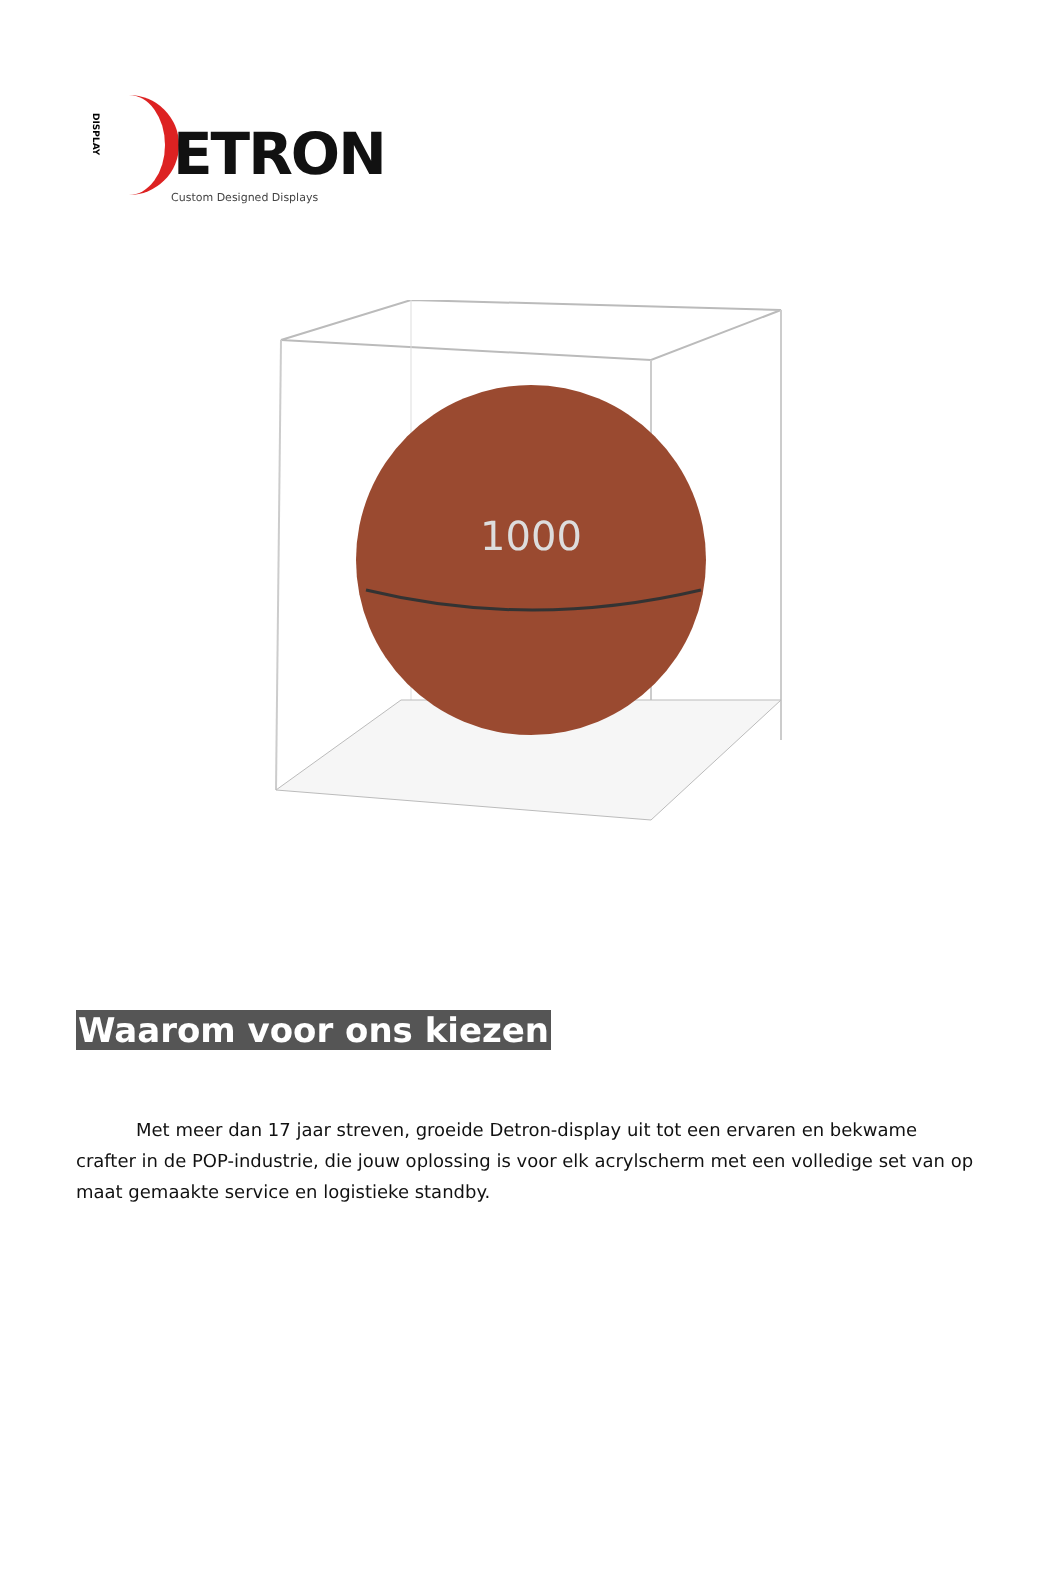DISPLAY
ETRON
Custom Designed Displays
1000
Waarom voor ons kiezen
Met meer dan 17 jaar streven, groeide Detron-display uit tot een ervaren en bekwame crafter in de POP-industrie, die jouw oplossing is voor elk acrylscherm met een volledige set van op maat gemaakte service en logistieke standby.